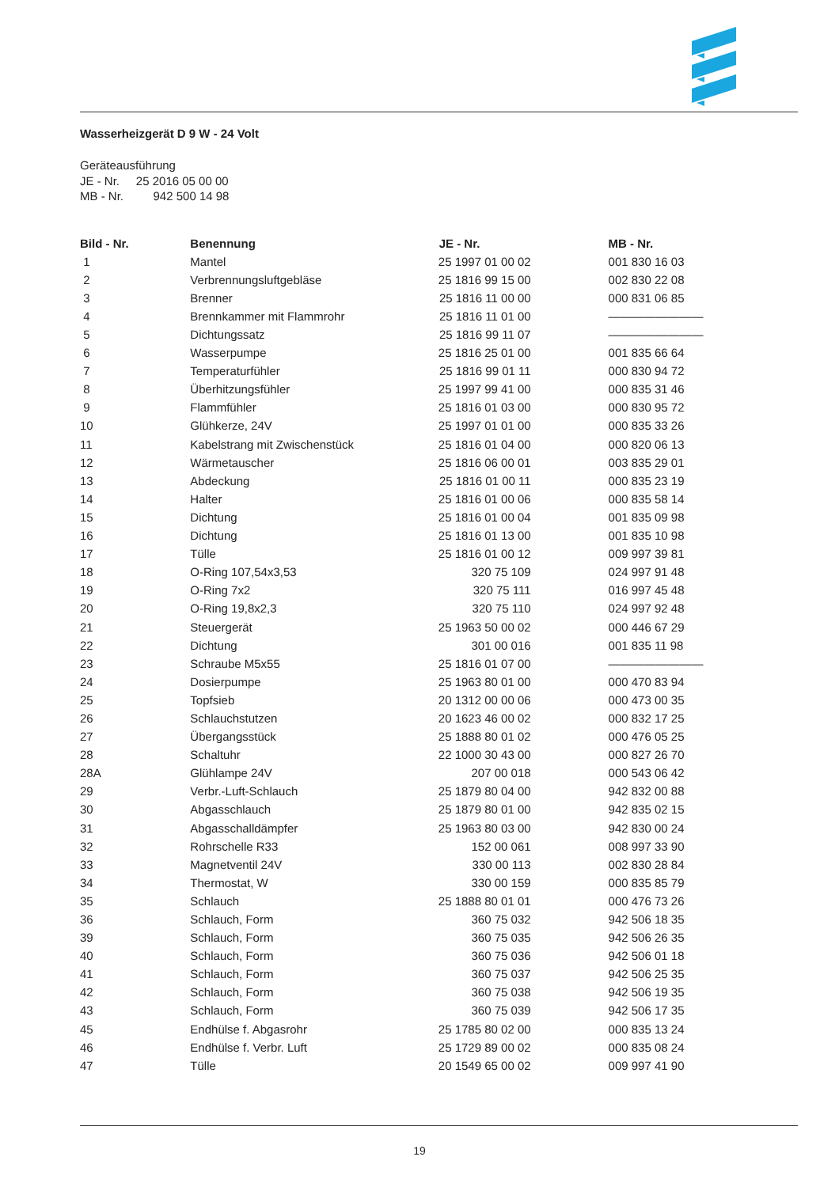Wasserheizgerät D 9 W - 24 Volt
Geräteausführung
JE - Nr. 25 2016 05 00 00
MB - Nr. 942 500 14 98
| Bild - Nr. | Benennung | JE - Nr. | MB - Nr. |
| --- | --- | --- | --- |
| 1 | Mantel | 25 1997 01 00 02 | 001 830 16 03 |
| 2 | Verbrennungsluftgebläse | 25 1816 99 15 00 | 002 830 22 08 |
| 3 | Brenner | 25 1816 11 00 00 | 000 831 06 85 |
| 4 | Brennkammer mit Flammrohr | 25 1816 11 01 00 | ———————— |
| 5 | Dichtungssatz | 25 1816 99 11 07 | ———————— |
| 6 | Wasserpumpe | 25 1816 25 01 00 | 001 835 66 64 |
| 7 | Temperaturfühler | 25 1816 99 01 11 | 000 830 94 72 |
| 8 | Überhitzungsfühler | 25 1997 99 41 00 | 000 835 31 46 |
| 9 | Flammfühler | 25 1816 01 03 00 | 000 830 95 72 |
| 10 | Glühkerze, 24V | 25 1997 01 01 00 | 000 835 33 26 |
| 11 | Kabelstrang mit Zwischenstück | 25 1816 01 04 00 | 000 820 06 13 |
| 12 | Wärmetauscher | 25 1816 06 00 01 | 003 835 29 01 |
| 13 | Abdeckung | 25 1816 01 00 11 | 000 835 23 19 |
| 14 | Halter | 25 1816 01 00 06 | 000 835 58 14 |
| 15 | Dichtung | 25 1816 01 00 04 | 001 835 09 98 |
| 16 | Dichtung | 25 1816 01 13 00 | 001 835 10 98 |
| 17 | Tülle | 25 1816 01 00 12 | 009 997 39 81 |
| 18 | O-Ring 107,54x3,53 | 320 75 109 | 024 997 91 48 |
| 19 | O-Ring 7x2 | 320 75 111 | 016 997 45 48 |
| 20 | O-Ring 19,8x2,3 | 320 75 110 | 024 997 92 48 |
| 21 | Steuergerät | 25 1963 50 00 02 | 000 446 67 29 |
| 22 | Dichtung | 301 00 016 | 001 835 11 98 |
| 23 | Schraube M5x55 | 25 1816 01 07 00 | ———————— |
| 24 | Dosierpumpe | 25 1963 80 01 00 | 000 470 83 94 |
| 25 | Topfsieb | 20 1312 00 00 06 | 000 473 00 35 |
| 26 | Schlauchstutzen | 20 1623 46 00 02 | 000 832 17 25 |
| 27 | Übergangsstück | 25 1888 80 01 02 | 000 476 05 25 |
| 28 | Schaltuhr | 22 1000 30 43 00 | 000 827 26 70 |
| 28A | Glühlampe 24V | 207 00 018 | 000 543 06 42 |
| 29 | Verbr.-Luft-Schlauch | 25 1879 80 04 00 | 942 832 00 88 |
| 30 | Abgasschlauch | 25 1879 80 01 00 | 942 835 02 15 |
| 31 | Abgasschalldämpfer | 25 1963 80 03 00 | 942 830 00 24 |
| 32 | Rohrschelle R33 | 152 00 061 | 008 997 33 90 |
| 33 | Magnetventil 24V | 330 00 113 | 002 830 28 84 |
| 34 | Thermostat, W | 330 00 159 | 000 835 85 79 |
| 35 | Schlauch | 25 1888 80 01 01 | 000 476 73 26 |
| 36 | Schlauch, Form | 360 75 032 | 942 506 18 35 |
| 39 | Schlauch, Form | 360 75 035 | 942 506 26 35 |
| 40 | Schlauch, Form | 360 75 036 | 942 506 01 18 |
| 41 | Schlauch, Form | 360 75 037 | 942 506 25 35 |
| 42 | Schlauch, Form | 360 75 038 | 942 506 19 35 |
| 43 | Schlauch, Form | 360 75 039 | 942 506 17 35 |
| 45 | Endhülse f. Abgasrohr | 25 1785 80 02 00 | 000 835 13 24 |
| 46 | Endhülse f. Verbr. Luft | 25 1729 89 00 02 | 000 835 08 24 |
| 47 | Tülle | 20 1549 65 00 02 | 009 997 41 90 |
19